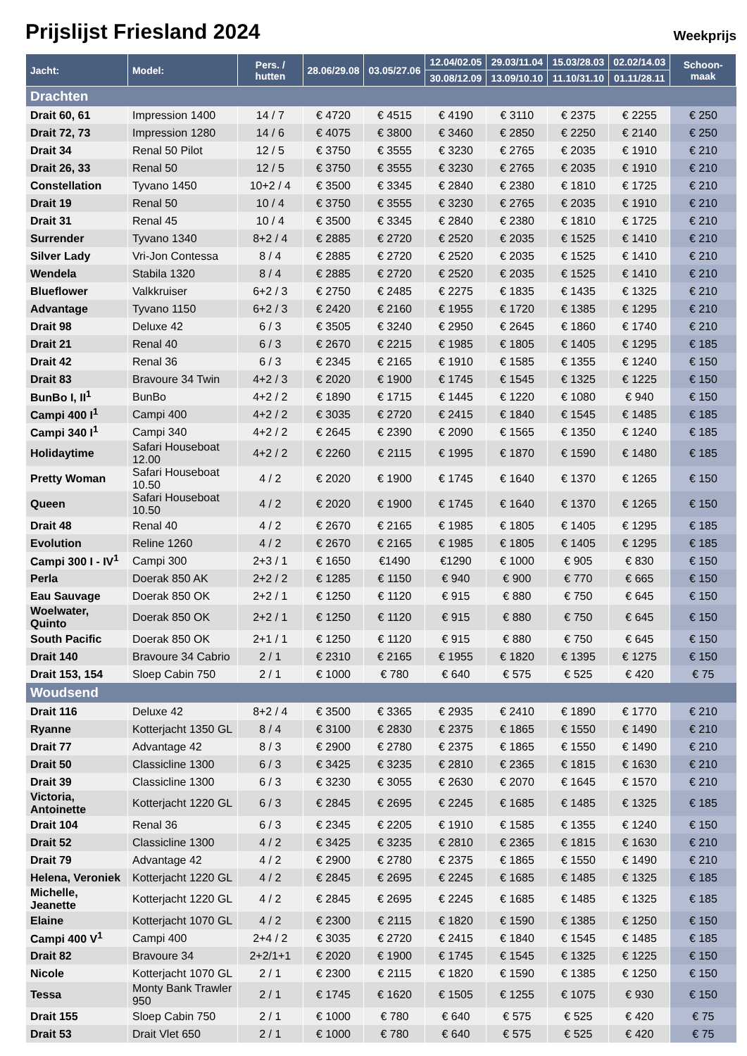Prijslijst Friesland 2024
Weekprijs
| Jacht: | Model: | Pers. / hutten | 28.06/29.08 | 03.05/27.06 | 12.04/02.05 | 29.03/11.04 | 15.03/28.03 | 02.02/14.03 | Schoon-maak |
| --- | --- | --- | --- | --- | --- | --- | --- | --- | --- |
| | | | | | 30.08/12.09 | 13.09/10.10 | 11.10/31.10 | 01.11/28.11 | |
| Drachten | | | | | | | | | |
| Drait 60, 61 | Impression 1400 | 14 / 7 | € 4720 | € 4515 | € 4190 | € 3110 | € 2375 | € 2255 | € 250 |
| Drait 72, 73 | Impression 1280 | 14 / 6 | € 4075 | € 3800 | € 3460 | € 2850 | € 2250 | € 2140 | € 250 |
| Drait 34 | Renal 50 Pilot | 12 / 5 | € 3750 | € 3555 | € 3230 | € 2765 | € 2035 | € 1910 | € 210 |
| Drait 26, 33 | Renal 50 | 12 / 5 | € 3750 | € 3555 | € 3230 | € 2765 | € 2035 | € 1910 | € 210 |
| Constellation | Tyvano 1450 | 10+2 / 4 | € 3500 | € 3345 | € 2840 | € 2380 | € 1810 | € 1725 | € 210 |
| Drait 19 | Renal 50 | 10 / 4 | € 3750 | € 3555 | € 3230 | € 2765 | € 2035 | € 1910 | € 210 |
| Drait 31 | Renal 45 | 10 / 4 | € 3500 | € 3345 | € 2840 | € 2380 | € 1810 | € 1725 | € 210 |
| Surrender | Tyvano 1340 | 8+2 / 4 | € 2885 | € 2720 | € 2520 | € 2035 | € 1525 | € 1410 | € 210 |
| Silver Lady | Vri-Jon Contessa | 8 / 4 | € 2885 | € 2720 | € 2520 | € 2035 | € 1525 | € 1410 | € 210 |
| Wendela | Stabila 1320 | 8 / 4 | € 2885 | € 2720 | € 2520 | € 2035 | € 1525 | € 1410 | € 210 |
| Blueflower | Valkkruiser | 6+2 / 3 | € 2750 | € 2485 | € 2275 | € 1835 | € 1435 | € 1325 | € 210 |
| Advantage | Tyvano 1150 | 6+2 / 3 | € 2420 | € 2160 | € 1955 | € 1720 | € 1385 | € 1295 | € 210 |
| Drait 98 | Deluxe 42 | 6 / 3 | € 3505 | € 3240 | € 2950 | € 2645 | € 1860 | € 1740 | € 210 |
| Drait 21 | Renal 40 | 6 / 3 | € 2670 | € 2215 | € 1985 | € 1805 | € 1405 | € 1295 | € 185 |
| Drait 42 | Renal 36 | 6 / 3 | € 2345 | € 2165 | € 1910 | € 1585 | € 1355 | € 1240 | € 150 |
| Drait 83 | Bravoure 34 Twin | 4+2 / 3 | € 2020 | € 1900 | € 1745 | € 1545 | € 1325 | € 1225 | € 150 |
| BunBo I, II<sup>1</sup> | BunBo | 4+2 / 2 | € 1890 | € 1715 | € 1445 | € 1220 | € 1080 | € 940 | € 150 |
| Campi 400 I<sup>1</sup> | Campi 400 | 4+2 / 2 | € 3035 | € 2720 | € 2415 | € 1840 | € 1545 | € 1485 | € 185 |
| Campi 340 I<sup>1</sup> | Campi 340 | 4+2 / 2 | € 2645 | € 2390 | € 2090 | € 1565 | € 1350 | € 1240 | € 185 |
| Holidaytime | Safari Houseboat 12.00 | 4+2 / 2 | € 2260 | € 2115 | € 1995 | € 1870 | € 1590 | € 1480 | € 185 |
| Pretty Woman | Safari Houseboat 10.50 | 4 / 2 | € 2020 | € 1900 | € 1745 | € 1640 | € 1370 | € 1265 | € 150 |
| Queen | Safari Houseboat 10.50 | 4 / 2 | € 2020 | € 1900 | € 1745 | € 1640 | € 1370 | € 1265 | € 150 |
| Drait 48 | Renal 40 | 4 / 2 | € 2670 | € 2165 | € 1985 | € 1805 | € 1405 | € 1295 | € 185 |
| Evolution | Reline 1260 | 4 / 2 | € 2670 | € 2165 | € 1985 | € 1805 | € 1405 | € 1295 | € 185 |
| Campi 300 I - IV<sup>1</sup> | Campi 300 | 2+3 / 1 | € 1650 | €1490 | €1290 | € 1000 | € 905 | € 830 | € 150 |
| Perla | Doerak 850 AK | 2+2 / 2 | € 1285 | € 1150 | € 940 | € 900 | € 770 | € 665 | € 150 |
| Eau Sauvage | Doerak 850 OK | 2+2 / 1 | € 1250 | € 1120 | € 915 | € 880 | € 750 | € 645 | € 150 |
| Woelwater, Quinto | Doerak 850 OK | 2+2 / 1 | € 1250 | € 1120 | € 915 | € 880 | € 750 | € 645 | € 150 |
| South Pacific | Doerak 850 OK | 2+1 / 1 | € 1250 | € 1120 | € 915 | € 880 | € 750 | € 645 | € 150 |
| Drait 140 | Bravoure 34 Cabrio | 2 / 1 | € 2310 | € 2165 | € 1955 | € 1820 | € 1395 | € 1275 | € 150 |
| Drait 153, 154 | Sloep Cabin 750 | 2 / 1 | € 1000 | € 780 | € 640 | € 575 | € 525 | € 420 | € 75 |
| Woudsend | | | | | | | | | |
| Drait 116 | Deluxe 42 | 8+2 / 4 | € 3500 | € 3365 | € 2935 | € 2410 | € 1890 | € 1770 | € 210 |
| Ryanne | Kotterjacht 1350 GL | 8 / 4 | € 3100 | € 2830 | € 2375 | € 1865 | € 1550 | € 1490 | € 210 |
| Drait 77 | Advantage 42 | 8 / 3 | € 2900 | € 2780 | € 2375 | € 1865 | € 1550 | € 1490 | € 210 |
| Drait 50 | Classicline 1300 | 6 / 3 | € 3425 | € 3235 | € 2810 | € 2365 | € 1815 | € 1630 | € 210 |
| Drait 39 | Classicline 1300 | 6 / 3 | € 3230 | € 3055 | € 2630 | € 2070 | € 1645 | € 1570 | € 210 |
| Victoria, Antoinette | Kotterjacht 1220 GL | 6 / 3 | € 2845 | € 2695 | € 2245 | € 1685 | € 1485 | € 1325 | € 185 |
| Drait 104 | Renal 36 | 6 / 3 | € 2345 | € 2205 | € 1910 | € 1585 | € 1355 | € 1240 | € 150 |
| Drait 52 | Classicline 1300 | 4 / 2 | € 3425 | € 3235 | € 2810 | € 2365 | € 1815 | € 1630 | € 210 |
| Drait 79 | Advantage 42 | 4 / 2 | € 2900 | € 2780 | € 2375 | € 1865 | € 1550 | € 1490 | € 210 |
| Helena, Veroniek | Kotterjacht 1220 GL | 4 / 2 | € 2845 | € 2695 | € 2245 | € 1685 | € 1485 | € 1325 | € 185 |
| Michelle, Jeanette | Kotterjacht 1220 GL | 4 / 2 | € 2845 | € 2695 | € 2245 | € 1685 | € 1485 | € 1325 | € 185 |
| Elaine | Kotterjacht 1070 GL | 4 / 2 | € 2300 | € 2115 | € 1820 | € 1590 | € 1385 | € 1250 | € 150 |
| Campi 400 V<sup>1</sup> | Campi 400 | 2+4 / 2 | € 3035 | € 2720 | € 2415 | € 1840 | € 1545 | € 1485 | € 185 |
| Drait 82 | Bravoure 34 | 2+2/1+1 | € 2020 | € 1900 | € 1745 | € 1545 | € 1325 | € 1225 | € 150 |
| Nicole | Kotterjacht 1070 GL | 2 / 1 | € 2300 | € 2115 | € 1820 | € 1590 | € 1385 | € 1250 | € 150 |
| Tessa | Monty Bank Trawler 950 | 2 / 1 | € 1745 | € 1620 | € 1505 | € 1255 | € 1075 | € 930 | € 150 |
| Drait 155 | Sloep Cabin 750 | 2 / 1 | € 1000 | € 780 | € 640 | € 575 | € 525 | € 420 | € 75 |
| Drait 53 | Drait Vlet 650 | 2 / 1 | € 1000 | € 780 | € 640 | € 575 | € 525 | € 420 | € 75 |